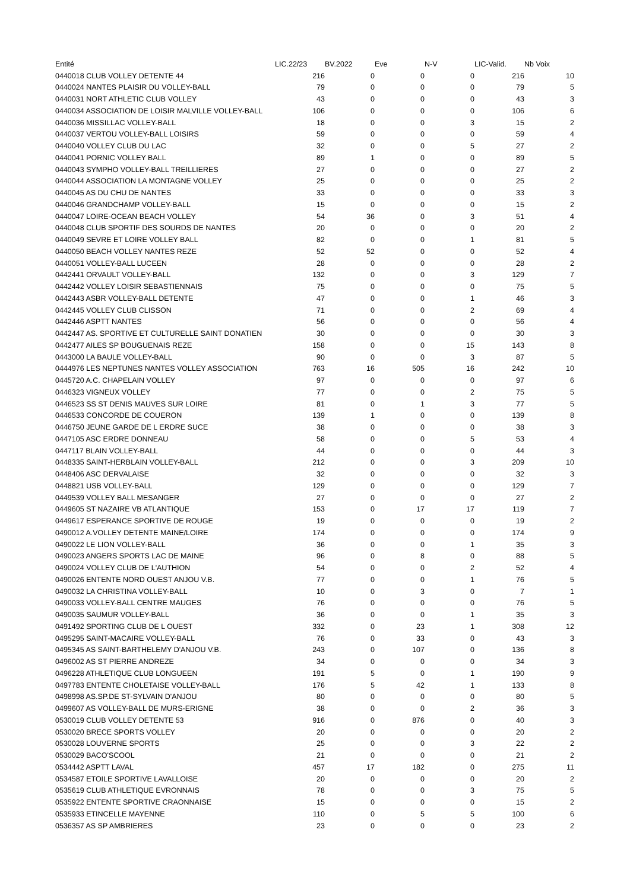| Entité | LIC.22/23 | BV.2022 | Eve | N-V | LIC-Valid. | Nb Voix |
| --- | --- | --- | --- | --- | --- | --- |
| 0440018 CLUB VOLLEY DETENTE 44 | 216 | 0 | 0 | 0 | 216 | 10 |
| 0440024 NANTES PLAISIR DU VOLLEY-BALL | 79 | 0 | 0 | 0 | 79 | 5 |
| 0440031 NORT ATHLETIC CLUB VOLLEY | 43 | 0 | 0 | 0 | 43 | 3 |
| 0440034 ASSOCIATION DE LOISIR MALVILLE VOLLEY-BALL | 106 | 0 | 0 | 0 | 106 | 6 |
| 0440036 MISSILLAC VOLLEY-BALL | 18 | 0 | 0 | 3 | 15 | 2 |
| 0440037 VERTOU VOLLEY-BALL LOISIRS | 59 | 0 | 0 | 0 | 59 | 4 |
| 0440040 VOLLEY CLUB DU LAC | 32 | 0 | 0 | 5 | 27 | 2 |
| 0440041 PORNIC VOLLEY BALL | 89 | 1 | 0 | 0 | 89 | 5 |
| 0440043 SYMPHO VOLLEY-BALL TREILLIERES | 27 | 0 | 0 | 0 | 27 | 2 |
| 0440044 ASSOCIATION LA MONTAGNE VOLLEY | 25 | 0 | 0 | 0 | 25 | 2 |
| 0440045 AS DU CHU DE NANTES | 33 | 0 | 0 | 0 | 33 | 3 |
| 0440046 GRANDCHAMP VOLLEY-BALL | 15 | 0 | 0 | 0 | 15 | 2 |
| 0440047 LOIRE-OCEAN BEACH VOLLEY | 54 | 36 | 0 | 3 | 51 | 4 |
| 0440048 CLUB SPORTIF DES SOURDS DE NANTES | 20 | 0 | 0 | 0 | 20 | 2 |
| 0440049 SEVRE ET LOIRE VOLLEY BALL | 82 | 0 | 0 | 1 | 81 | 5 |
| 0440050 BEACH VOLLEY NANTES REZE | 52 | 52 | 0 | 0 | 52 | 4 |
| 0440051 VOLLEY-BALL LUCEEN | 28 | 0 | 0 | 0 | 28 | 2 |
| 0442441 ORVAULT VOLLEY-BALL | 132 | 0 | 0 | 3 | 129 | 7 |
| 0442442 VOLLEY LOISIR SEBASTIENNAIS | 75 | 0 | 0 | 0 | 75 | 5 |
| 0442443 ASBR VOLLEY-BALL DETENTE | 47 | 0 | 0 | 1 | 46 | 3 |
| 0442445 VOLLEY CLUB CLISSON | 71 | 0 | 0 | 2 | 69 | 4 |
| 0442446 ASPTT NANTES | 56 | 0 | 0 | 0 | 56 | 4 |
| 0442447 AS. SPORTIVE ET CULTURELLE SAINT DONATIEN | 30 | 0 | 0 | 0 | 30 | 3 |
| 0442477 AILES SP BOUGUENAIS REZE | 158 | 0 | 0 | 15 | 143 | 8 |
| 0443000 LA BAULE VOLLEY-BALL | 90 | 0 | 0 | 3 | 87 | 5 |
| 0444976 LES NEPTUNES NANTES VOLLEY ASSOCIATION | 763 | 16 | 505 | 16 | 242 | 10 |
| 0445720 A.C. CHAPELAIN VOLLEY | 97 | 0 | 0 | 0 | 97 | 6 |
| 0446323 VIGNEUX VOLLEY | 77 | 0 | 0 | 2 | 75 | 5 |
| 0446523 SS ST DENIS MAUVES SUR LOIRE | 81 | 0 | 1 | 3 | 77 | 5 |
| 0446533 CONCORDE DE COUERON | 139 | 1 | 0 | 0 | 139 | 8 |
| 0446750 JEUNE GARDE DE L ERDRE SUCE | 38 | 0 | 0 | 0 | 38 | 3 |
| 0447105 ASC ERDRE DONNEAU | 58 | 0 | 0 | 5 | 53 | 4 |
| 0447117 BLAIN VOLLEY-BALL | 44 | 0 | 0 | 0 | 44 | 3 |
| 0448335 SAINT-HERBLAIN VOLLEY-BALL | 212 | 0 | 0 | 3 | 209 | 10 |
| 0448406 ASC DERVALAISE | 32 | 0 | 0 | 0 | 32 | 3 |
| 0448821 USB VOLLEY-BALL | 129 | 0 | 0 | 0 | 129 | 7 |
| 0449539 VOLLEY BALL MESANGER | 27 | 0 | 0 | 0 | 27 | 2 |
| 0449605 ST NAZAIRE VB ATLANTIQUE | 153 | 0 | 17 | 17 | 119 | 7 |
| 0449617 ESPERANCE SPORTIVE DE ROUGE | 19 | 0 | 0 | 0 | 19 | 2 |
| 0490012 A.VOLLEY DETENTE MAINE/LOIRE | 174 | 0 | 0 | 0 | 174 | 9 |
| 0490022 LE LION VOLLEY-BALL | 36 | 0 | 0 | 1 | 35 | 3 |
| 0490023 ANGERS SPORTS LAC DE MAINE | 96 | 0 | 8 | 0 | 88 | 5 |
| 0490024 VOLLEY CLUB DE L'AUTHION | 54 | 0 | 0 | 2 | 52 | 4 |
| 0490026 ENTENTE NORD OUEST ANJOU V.B. | 77 | 0 | 0 | 1 | 76 | 5 |
| 0490032 LA CHRISTINA VOLLEY-BALL | 10 | 0 | 3 | 0 | 7 | 1 |
| 0490033 VOLLEY-BALL CENTRE MAUGES | 76 | 0 | 0 | 0 | 76 | 5 |
| 0490035 SAUMUR VOLLEY-BALL | 36 | 0 | 0 | 1 | 35 | 3 |
| 0491492 SPORTING CLUB DE L OUEST | 332 | 0 | 23 | 1 | 308 | 12 |
| 0495295 SAINT-MACAIRE VOLLEY-BALL | 76 | 0 | 33 | 0 | 43 | 3 |
| 0495345 AS SAINT-BARTHELEMY D'ANJOU V.B. | 243 | 0 | 107 | 0 | 136 | 8 |
| 0496002 AS ST PIERRE ANDREZE | 34 | 0 | 0 | 0 | 34 | 3 |
| 0496228 ATHLETIQUE CLUB LONGUEEN | 191 | 5 | 0 | 1 | 190 | 9 |
| 0497783 ENTENTE CHOLETAISE VOLLEY-BALL | 176 | 5 | 42 | 1 | 133 | 8 |
| 0498998 AS.SP.DE ST-SYLVAIN D'ANJOU | 80 | 0 | 0 | 0 | 80 | 5 |
| 0499607 AS VOLLEY-BALL DE MURS-ERIGNE | 38 | 0 | 0 | 2 | 36 | 3 |
| 0530019 CLUB VOLLEY DETENTE 53 | 916 | 0 | 876 | 0 | 40 | 3 |
| 0530020 BRECE SPORTS VOLLEY | 20 | 0 | 0 | 0 | 20 | 2 |
| 0530028 LOUVERNE SPORTS | 25 | 0 | 0 | 3 | 22 | 2 |
| 0530029 BACO'SCOOL | 21 | 0 | 0 | 0 | 21 | 2 |
| 0534442 ASPTT LAVAL | 457 | 17 | 182 | 0 | 275 | 11 |
| 0534587 ETOILE SPORTIVE LAVALLOISE | 20 | 0 | 0 | 0 | 20 | 2 |
| 0535619 CLUB ATHLETIQUE EVRONNAIS | 78 | 0 | 0 | 3 | 75 | 5 |
| 0535922 ENTENTE SPORTIVE CRAONNAISE | 15 | 0 | 0 | 0 | 15 | 2 |
| 0535933 ETINCELLE MAYENNE | 110 | 0 | 5 | 5 | 100 | 6 |
| 0536357 AS SP AMBRIERES | 23 | 0 | 0 | 0 | 23 | 2 |